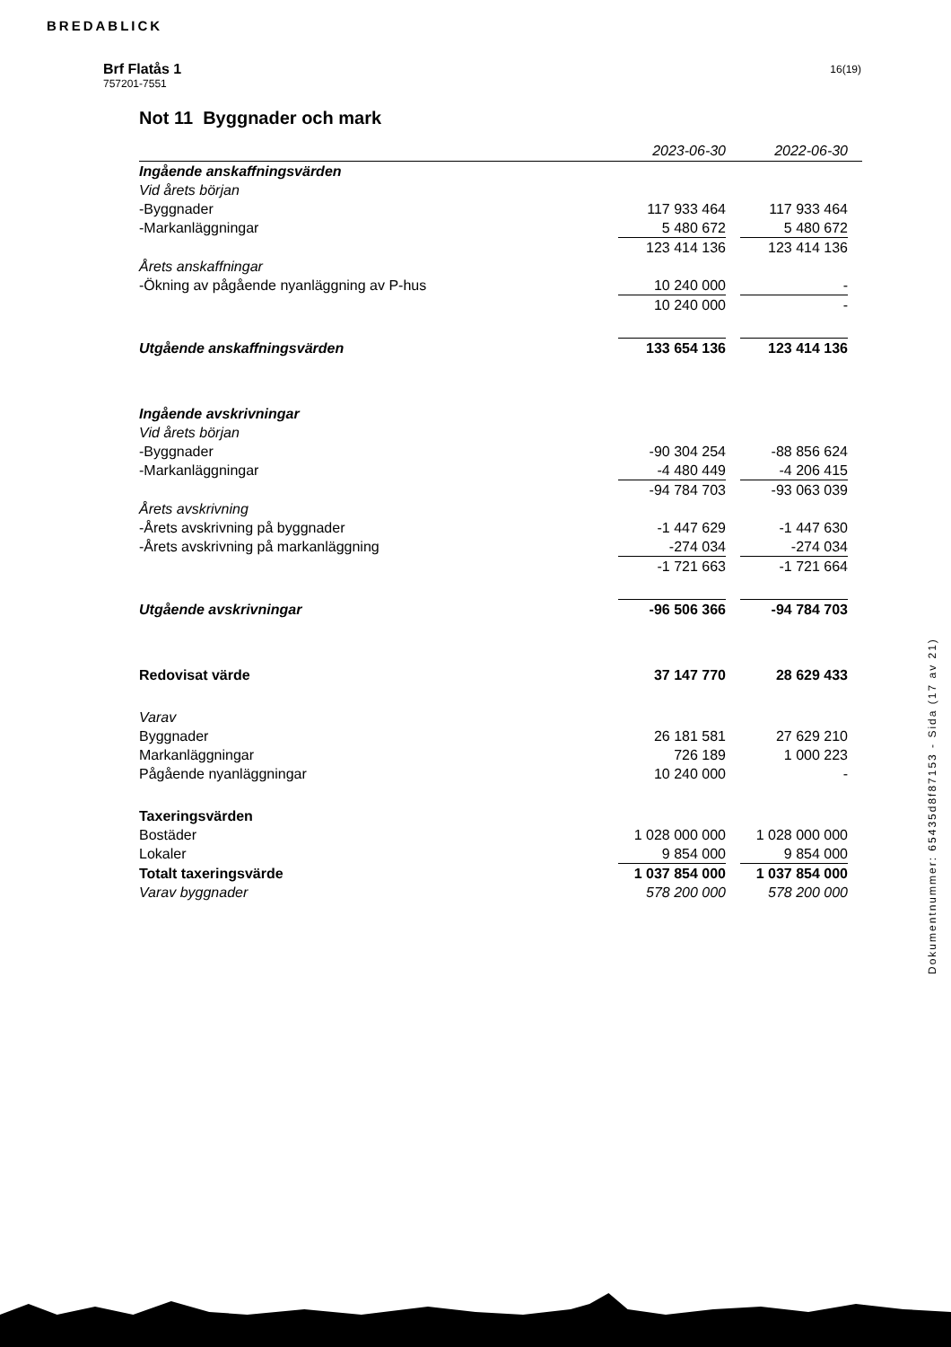BREDABLICK
Brf Flatås 1
757201-7551
16(19)
Not 11 Byggnader och mark
| | 2023-06-30 | | 2022-06-30 | |
| Ingående anskaffningsvärden | | | | |
| Vid årets början | | | | |
| -Byggnader | 117 933 464 | | 117 933 464 | |
| -Markanläggningar | 5 480 672 | | 5 480 672 | |
| | 123 414 136 | | 123 414 136 | |
| Årets anskaffningar | | | | |
| -Ökning av pågående nyanläggning av P-hus | 10 240 000 | | - | |
| | 10 240 000 | | - | |
| Utgående anskaffningsvärden | 133 654 136 | | 123 414 136 | |
| Ingående avskrivningar | | | | |
| Vid årets början | | | | |
| -Byggnader | -90 304 254 | | -88 856 624 | |
| -Markanläggningar | -4 480 449 | | -4 206 415 | |
| | -94 784 703 | | -93 063 039 | |
| Årets avskrivning | | | | |
| -Årets avskrivning på byggnader | -1 447 629 | | -1 447 630 | |
| -Årets avskrivning på markanläggning | -274 034 | | -274 034 | |
| | -1 721 663 | | -1 721 664 | |
| Utgående avskrivningar | -96 506 366 | | -94 784 703 | |
| Redovisat värde | 37 147 770 | | 28 629 433 | |
| Varav | | | | |
| Byggnader | 26 181 581 | | 27 629 210 | |
| Markanläggningar | 726 189 | | 1 000 223 | |
| Pågående nyanläggningar | 10 240 000 | | - | |
| Taxeringsvärden | | | | |
| Bostäder | 1 028 000 000 | | 1 028 000 000 | |
| Lokaler | 9 854 000 | | 9 854 000 | |
| Totalt taxeringsvärde | 1 037 854 000 | | 1 037 854 000 | |
| Varav byggnader | 578 200 000 | | 578 200 000 | |
Dokumentnummer: 65435d8f87153 - Sida (17 av 21)